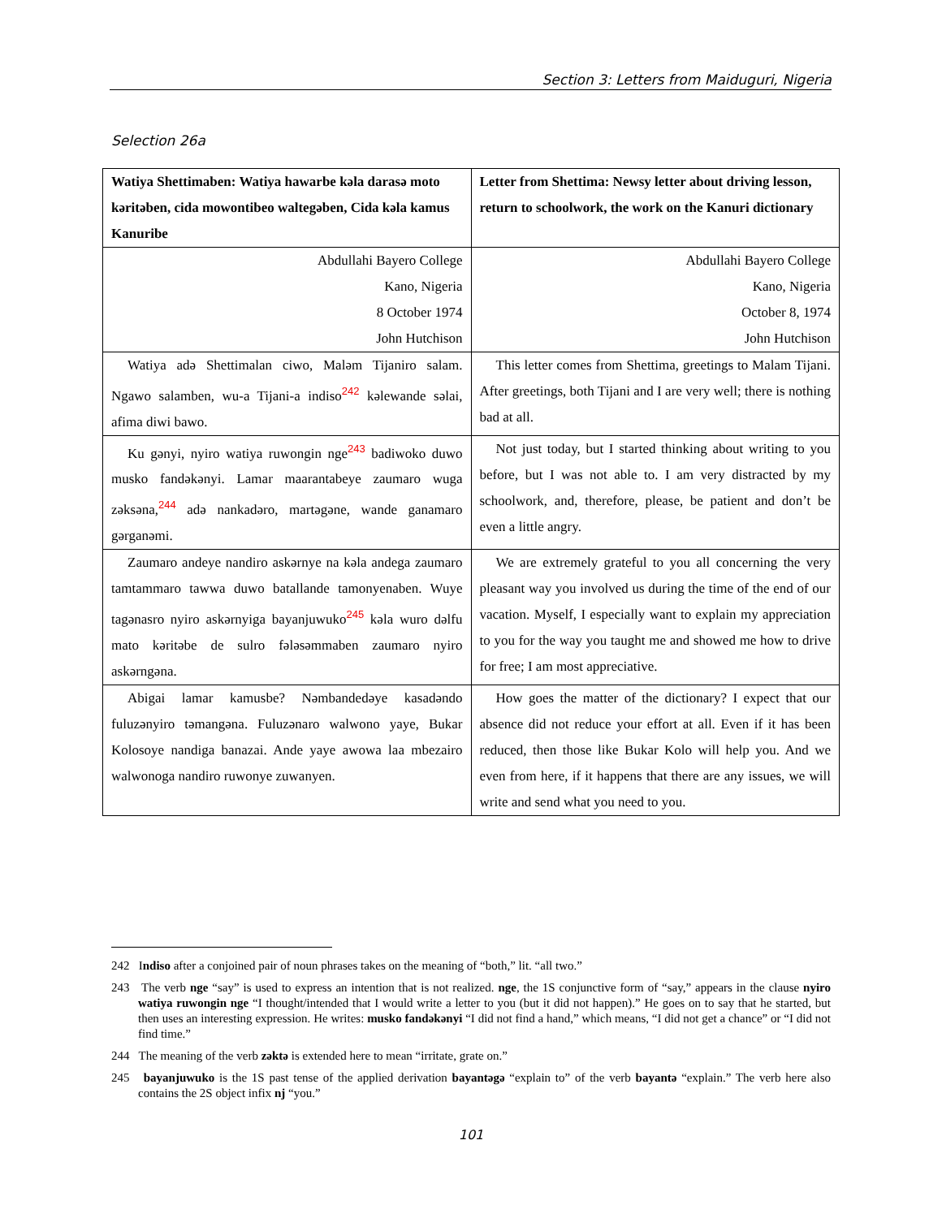Section 3: Letters from Maiduguri, Nigeria
Selection 26a
| Watiya Shettimaben: Watiya hawarbe kəla darasə moto kəritəben, cida mowontibeo waltegəben, Cida kəla kamus Kanuribe | Letter from Shettima: Newsy letter about driving lesson, return to schoolwork, the work on the Kanuri dictionary |
| --- | --- |
| Abdullahi Bayero College Kano, Nigeria 8 October 1974 John Hutchison | Abdullahi Bayero College Kano, Nigeria October 8, 1974 John Hutchison |
| Watiya adə Shettimalan ciwo, Maləm Tijaniro salam. Ngawo salamben, wu-a Tijani-a indiso<sup>242</sup> kəlewande səlai, afima diwi bawo. | This letter comes from Shettima, greetings to Malam Tijani. After greetings, both Tijani and I are very well; there is nothing bad at all. |
| Ku gənyi, nyiro watiya ruwongin nge<sup>243</sup> badiwoko duwo musko fandəkənyi. Lamar maarantabeye zaumaro wuga zəksəna,<sup>244</sup> adə nankadəro, martəgəne, wande ganamaro gərganəmi. | Not just today, but I started thinking about writing to you before, but I was not able to. I am very distracted by my schoolwork, and, therefore, please, be patient and don’t be even a little angry. |
| Zaumaro andeye nandiro askərnye na kəla andega zaumaro tamtammaro tawwa duwo batallande tamonyenaben. Wuye tagənasro nyiro askərnyiga bayanjuwuko<sup>245</sup> kəla wuro dəlfu mato kəritəbe de sulro fələsəmmaben zaumaro nyiro askərngəna. | We are extremely grateful to you all concerning the very pleasant way you involved us during the time of the end of our vacation. Myself, I especially want to explain my appreciation to you for the way you taught me and showed me how to drive for free; I am most appreciative. |
| Abigai lamar kamusbe? Nəmbandedəye kasadəndo fuluzənyiro təmangəna. Fuluzənaro walwono yaye, Bukar Kolosoye nandiga banazai. Ande yaye awowa laa mbezairo walwonoga nandiro ruwonye zuwanyen. | How goes the matter of the dictionary? I expect that our absence did not reduce your effort at all. Even if it has been reduced, then those like Bukar Kolo will help you. And we even from here, if it happens that there are any issues, we will write and send what you need to you. |
242 Indiso after a conjoined pair of noun phrases takes on the meaning of “both,” lit. “all two.”
243 The verb nge “say” is used to express an intention that is not realized. nge, the 1S conjunctive form of “say,” appears in the clause nyiro watiya ruwongin nge “I thought/intended that I would write a letter to you (but it did not happen).” He goes on to say that he started, but then uses an interesting expression. He writes: musko fandəkənyi “I did not find a hand,” which means, “I did not get a chance” or “I did not find time.”
244 The meaning of the verb zəktə is extended here to mean “irritate, grate on.”
245 bayanjuwuko is the 1S past tense of the applied derivation bayantəgə “explain to” of the verb bayantə “explain.” The verb here also contains the 2S object infix nj “you.”
101